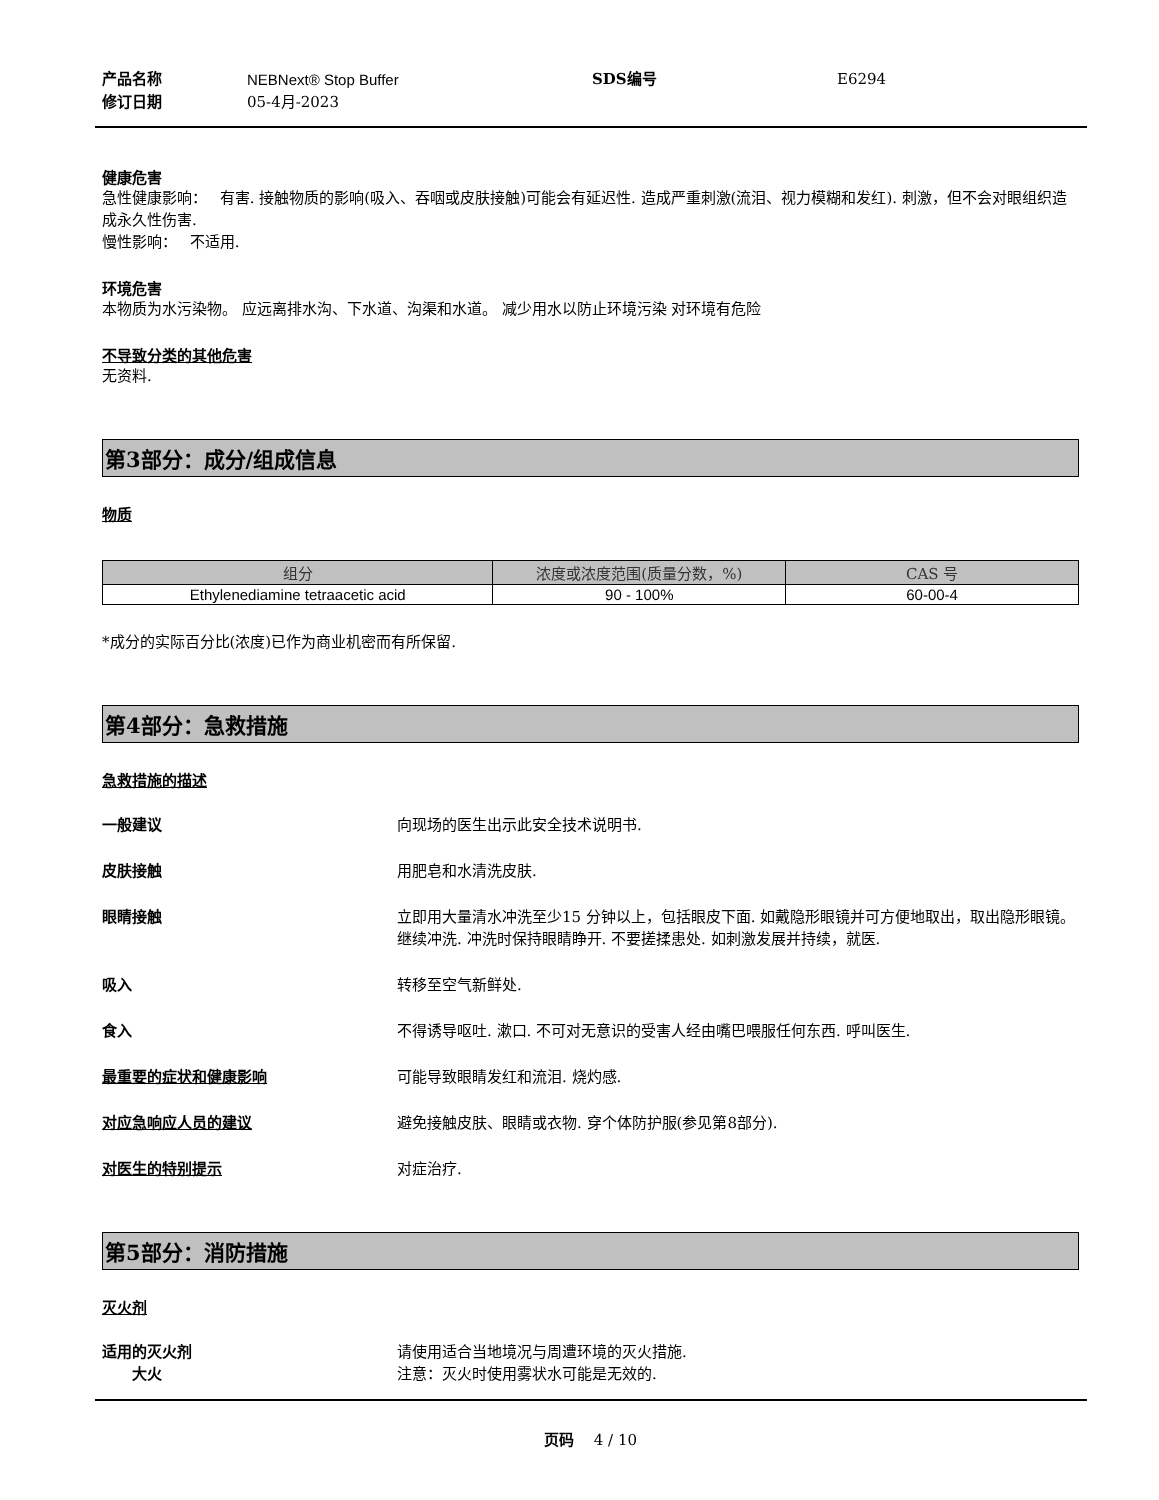产品名称 NEBNext® Stop Buffer SDS编号 E6294 修订日期 05-4月-2023
健康危害
急性健康影响：　 有害. 接触物质的影响(吸入、吞咽或皮肤接触)可能会有延迟性. 造成严重刺激(流泪、视力模糊和发红). 刺激，但不会对眼组织造成永久性伤害.
慢性影响：　 不适用.
环境危害
本物质为水污染物。 应远离排水沟、下水道、沟渠和水道。 减少用水以防止环境污染 对环境有危险
不导致分类的其他危害
无资料.
第3部分：成分/组成信息
物质
| 组分 | 浓度或浓度范围(质量分数，%) | CAS 号 |
| --- | --- | --- |
| Ethylenediamine tetraacetic acid | 90 - 100% | 60-00-4 |
*成分的实际百分比(浓度)已作为商业机密而有所保留.
第4部分：急救措施
急救措施的描述
一般建议 向现场的医生出示此安全技术说明书.
皮肤接触 用肥皂和水清洗皮肤.
眼睛接触 立即用大量清水冲洗至少15 分钟以上，包括眼皮下面. 如戴隐形眼镜并可方便地取出，取出隐形眼镜。继续冲洗. 冲洗时保持眼睛睁开. 不要搓揉患处. 如刺激发展并持续，就医.
吸入 转移至空气新鲜处.
食入 不得诱导呕吐. 漱口. 不可对无意识的受害人经由嘴巴喂服任何东西. 呼叫医生.
最重要的症状和健康影响 可能导致眼睛发红和流泪. 烧灼感.
对应急响应人员的建议 避免接触皮肤、眼睛或衣物. 穿个体防护服(参见第8部分).
对医生的特别提示 对症治疗.
第5部分：消防措施
灭火剂
适用的灭火剂 请使用适合当地境况与周遭环境的灭火措施.
大火 注意：灭火时使用雾状水可能是无效的.
页码　 4 / 10